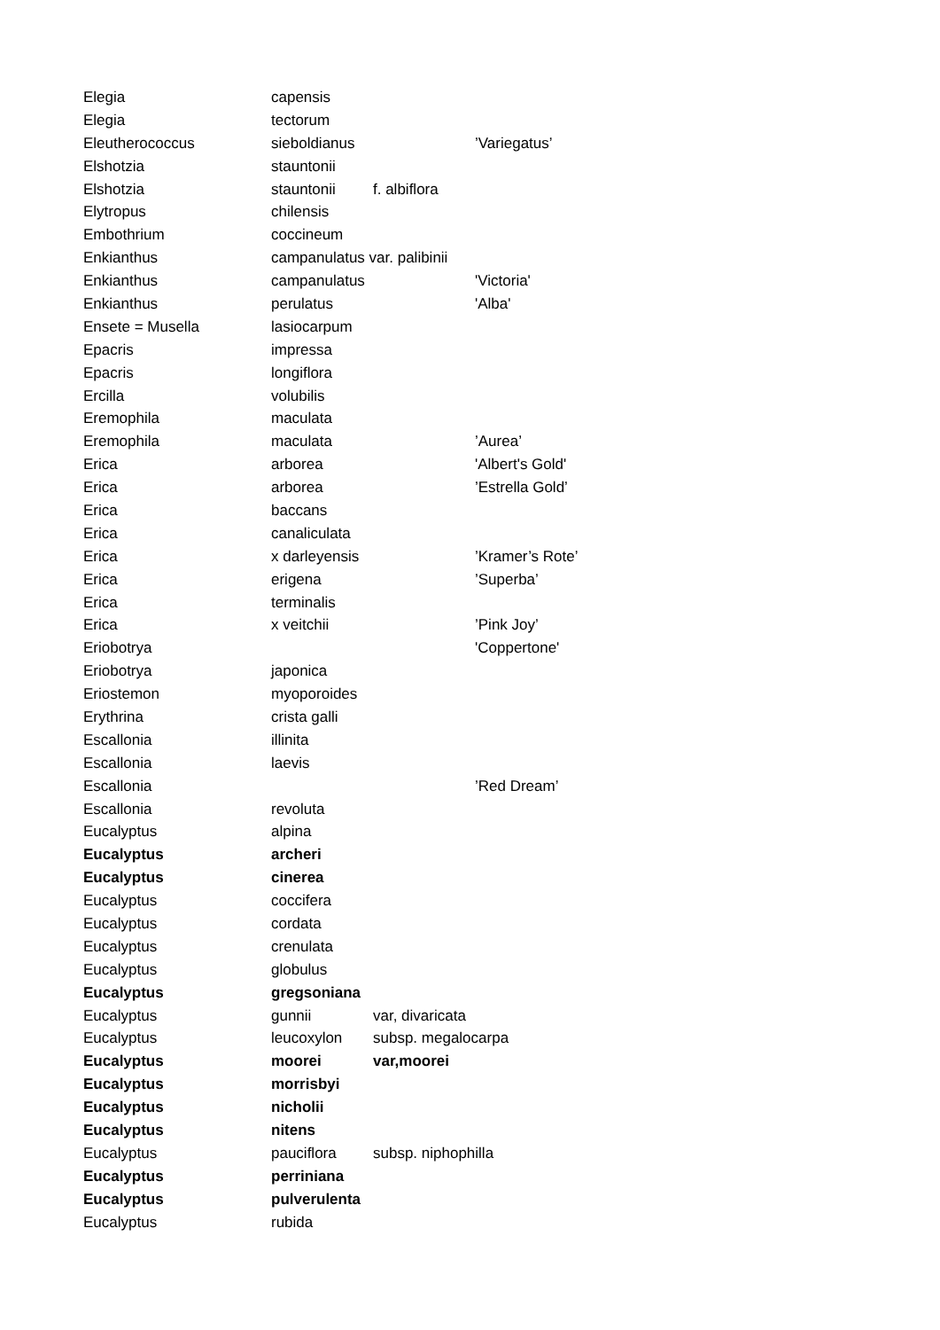| Elegia | capensis | | |
| Elegia | tectorum | | |
| Eleutherococcus | sieboldianus | | ’Variegatus’ |
| Elshotzia | stauntonii | | |
| Elshotzia | stauntonii | f. albiflora | |
| Elytropus | chilensis | | |
| Embothrium | coccineum | | |
| Enkianthus | campanulatus var. palibinii | | |
| Enkianthus | campanulatus | | 'Victoria' |
| Enkianthus | perulatus | | 'Alba' |
| Ensete = Musella | lasiocarpum | | |
| Epacris | impressa | | |
| Epacris | longiflora | | |
| Ercilla | volubilis | | |
| Eremophila | maculata | | |
| Eremophila | maculata | | ’Aurea’ |
| Erica | arborea | | 'Albert's Gold' |
| Erica | arborea | | ’Estrella Gold’ |
| Erica | baccans | | |
| Erica | canaliculata | | |
| Erica | x darleyensis | | ’Kramer’s Rote’ |
| Erica | erigena | | ’Superba’ |
| Erica | terminalis | | |
| Erica | x veitchii | | ’Pink Joy’ |
| Eriobotrya | | | 'Coppertone' |
| Eriobotrya | japonica | | |
| Eriostemon | myoporoides | | |
| Erythrina | crista galli | | |
| Escallonia | illinita | | |
| Escallonia | laevis | | |
| Escallonia | | | ’Red Dream’ |
| Escallonia | revoluta | | |
| Eucalyptus | alpina | | |
| Eucalyptus | archeri | | |
| Eucalyptus | cinerea | | |
| Eucalyptus | coccifera | | |
| Eucalyptus | cordata | | |
| Eucalyptus | crenulata | | |
| Eucalyptus | globulus | | |
| Eucalyptus | gregsoniana | | |
| Eucalyptus | gunnii | var, divaricata | |
| Eucalyptus | leucoxylon | subsp. megalocarpa | |
| Eucalyptus | moorei | var,moorei | |
| Eucalyptus | morrisbyi | | |
| Eucalyptus | nicholii | | |
| Eucalyptus | nitens | | |
| Eucalyptus | pauciflora | subsp. niphophilla | |
| Eucalyptus | perriniana | | |
| Eucalyptus | pulverulenta | | |
| Eucalyptus | rubida | | |